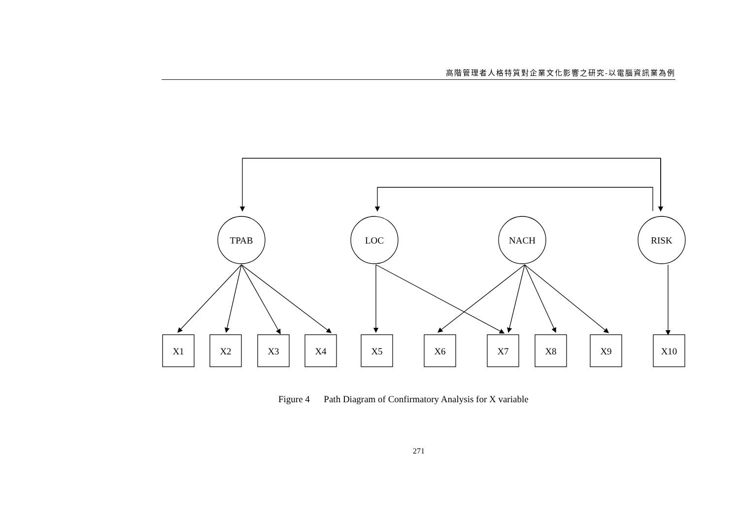高階管理者人格特質對企業文化影響之研究-以電腦資訊業為例
TPAB
LOC
NACH
RISK
X1
X2
X3
X4
X5
X6
X7
X8
X9
X10
Figure 4 Path Diagram of Confirmatory Analysis for X variable
271